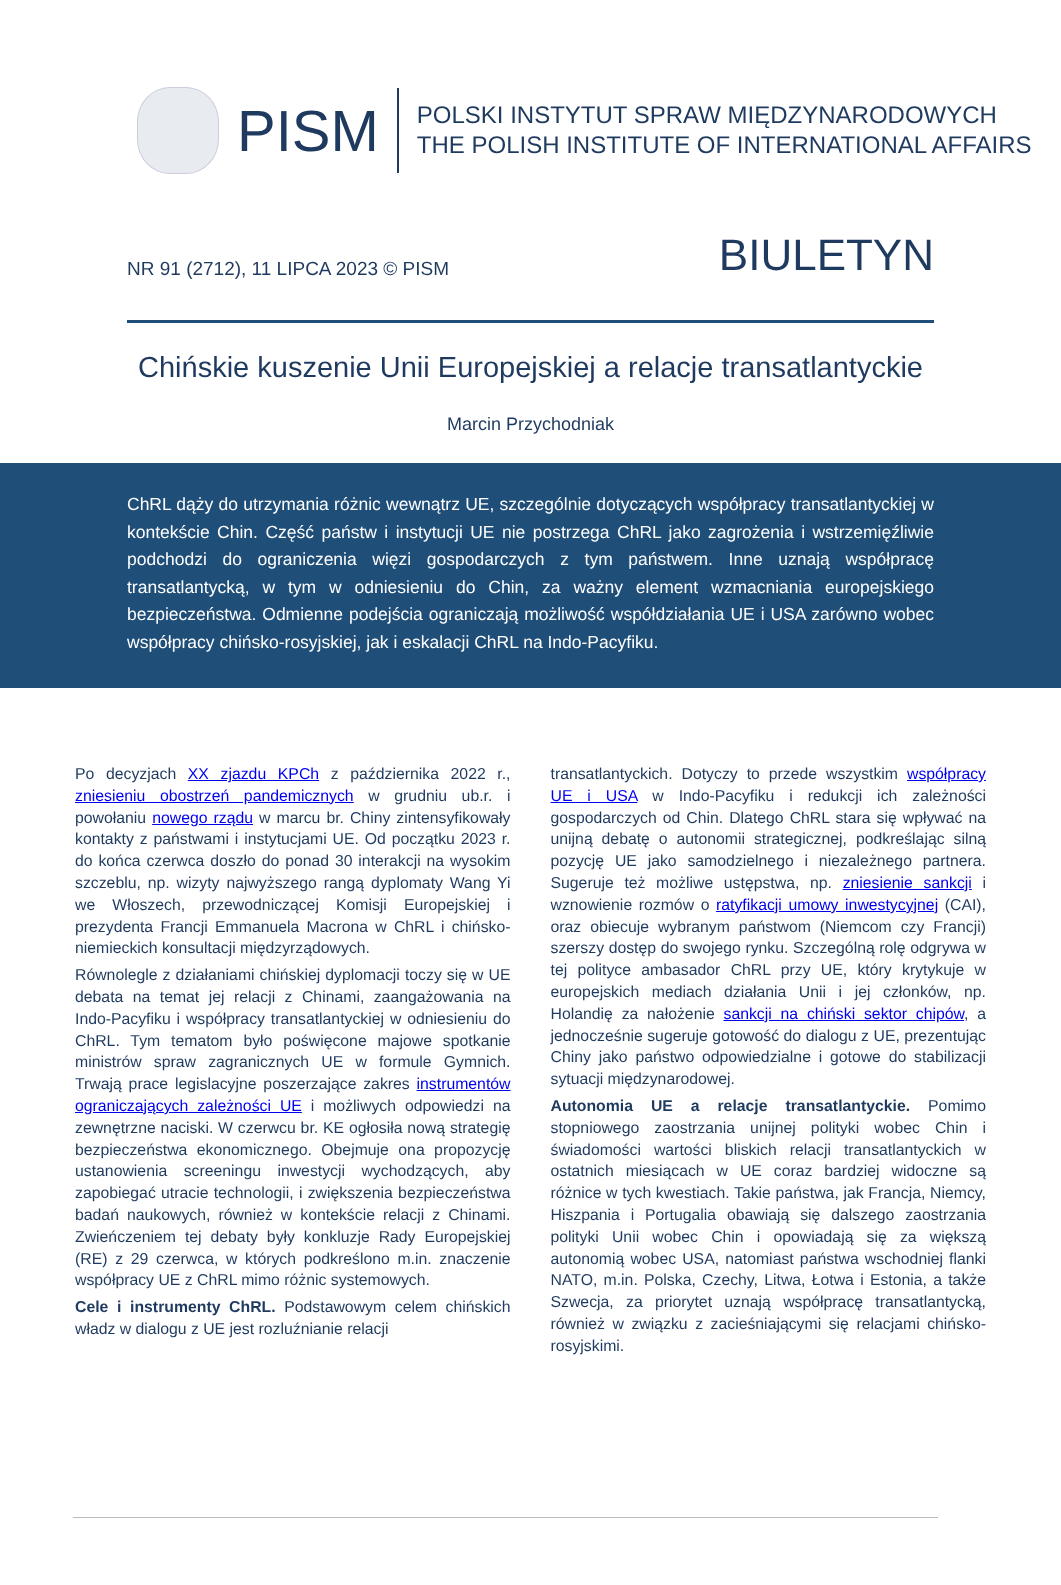PISM
POLSKI INSTYTUT SPRAW MIĘDZYNARODOWYCH
THE POLISH INSTITUTE OF INTERNATIONAL AFFAIRS
NR 91 (2712), 11 LIPCA 2023 © PISM
BIULETYN
Chińskie kuszenie Unii Europejskiej a relacje transatlantyckie
Marcin Przychodniak
ChRL dąży do utrzymania różnic wewnątrz UE, szczególnie dotyczących współpracy transatlantyckiej w kontekście Chin. Część państw i instytucji UE nie postrzega ChRL jako zagrożenia i wstrzemięźliwie podchodzi do ograniczenia więzi gospodarczych z tym państwem. Inne uznają współpracę transatlantycką, w tym w odniesieniu do Chin, za ważny element wzmacniania europejskiego bezpieczeństwa. Odmienne podejścia ograniczają możliwość współdziałania UE i USA zarówno wobec współpracy chińsko-rosyjskiej, jak i eskalacji ChRL na Indo-Pacyfiku.
Po decyzjach XX zjazdu KPCh z października 2022 r., zniesieniu obostrzeń pandemicznych w grudniu ub.r. i powołaniu nowego rządu w marcu br. Chiny zintensyfikowały kontakty z państwami i instytucjami UE. Od początku 2023 r. do końca czerwca doszło do ponad 30 interakcji na wysokim szczeblu, np. wizyty najwyższego rangą dyplomaty Wang Yi we Włoszech, przewodniczącej Komisji Europejskiej i prezydenta Francji Emmanuela Macrona w ChRL i chińsko-niemieckich konsultacji międzyrządowych.
Równolegle z działaniami chińskiej dyplomacji toczy się w UE debata na temat jej relacji z Chinami, zaangażowania na Indo-Pacyfiku i współpracy transatlantyckiej w odniesieniu do ChRL. Tym tematom było poświęcone majowe spotkanie ministrów spraw zagranicznych UE w formule Gymnich. Trwają prace legislacyjne poszerzające zakres instrumentów ograniczających zależności UE i możliwych odpowiedzi na zewnętrzne naciski. W czerwcu br. KE ogłosiła nową strategię bezpieczeństwa ekonomicznego. Obejmuje ona propozycję ustanowienia screeningu inwestycji wychodzących, aby zapobiegać utracie technologii, i zwiększenia bezpieczeństwa badań naukowych, również w kontekście relacji z Chinami. Zwieńczeniem tej debaty były konkluzje Rady Europejskiej (RE) z 29 czerwca, w których podkreślono m.in. znaczenie współpracy UE z ChRL mimo różnic systemowych.
Cele i instrumenty ChRL. Podstawowym celem chińskich władz w dialogu z UE jest rozluźnianie relacji
transatlantyckich. Dotyczy to przede wszystkim współpracy UE i USA w Indo-Pacyfiku i redukcji ich zależności gospodarczych od Chin. Dlatego ChRL stara się wpływać na unijną debatę o autonomii strategicznej, podkreślając silną pozycję UE jako samodzielnego i niezależnego partnera. Sugeruje też możliwe ustępstwa, np. zniesienie sankcji i wznowienie rozmów o ratyfikacji umowy inwestycyjnej (CAI), oraz obiecuje wybranym państwom (Niemcom czy Francji) szerszy dostęp do swojego rynku. Szczególną rolę odgrywa w tej polityce ambasador ChRL przy UE, który krytykuje w europejskich mediach działania Unii i jej członków, np. Holandię za nałożenie sankcji na chiński sektor chipów, a jednocześnie sugeruje gotowość do dialogu z UE, prezentując Chiny jako państwo odpowiedzialne i gotowe do stabilizacji sytuacji międzynarodowej.
Autonomia UE a relacje transatlantyckie. Pomimo stopniowego zaostrzania unijnej polityki wobec Chin i świadomości wartości bliskich relacji transatlantyckich w ostatnich miesiącach w UE coraz bardziej widoczne są różnice w tych kwestiach. Takie państwa, jak Francja, Niemcy, Hiszpania i Portugalia obawiają się dalszego zaostrzania polityki Unii wobec Chin i opowiadają się za większą autonomią wobec USA, natomiast państwa wschodniej flanki NATO, m.in. Polska, Czechy, Litwa, Łotwa i Estonia, a także Szwecja, za priorytet uznają współpracę transatlantycką, również w związku z zacieśniającymi się relacjami chińsko-rosyjskimi.